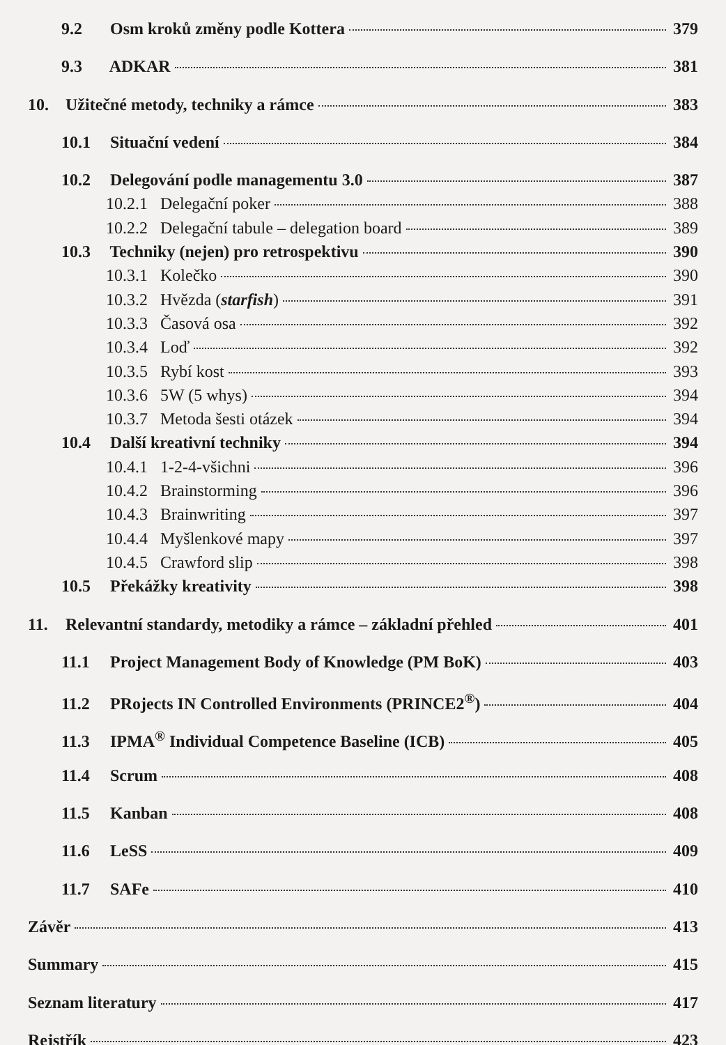9.2 Osm kroků změny podle Kottera 379
9.3 ADKAR 381
10. Užitečné metody, techniky a rámce 383
10.1 Situační vedení 384
10.2 Delegování podle managementu 3.0 387
10.2.1 Delegační poker 388
10.2.2 Delegační tabule – delegation board 389
10.3 Techniky (nejen) pro retrospektivu 390
10.3.1 Kolečko 390
10.3.2 Hvězda (starfish) 391
10.3.3 Časová osa 392
10.3.4 Loď 392
10.3.5 Rybí kost 393
10.3.6 5W (5 whys) 394
10.3.7 Metoda šesti otázek 394
10.4 Další kreativní techniky 394
10.4.1 1-2-4-všichni 396
10.4.2 Brainstorming 396
10.4.3 Brainwriting 397
10.4.4 Myšlenkové mapy 397
10.4.5 Crawford slip 398
10.5 Překážky kreativity 398
11. Relevantní standardy, metodiky a rámce – základní přehled 401
11.1 Project Management Body of Knowledge (PM BoK) 403
11.2 PRojects IN Controlled Environments (PRINCE2<sup>®</sup>) 404
11.3 IPMA<sup>®</sup> Individual Competence Baseline (ICB) 405
11.4 Scrum 408
11.5 Kanban 408
11.6 LeSS 409
11.7 SAFe 410
Závěr 413
Summary 415
Seznam literatury 417
Rejstřík 423